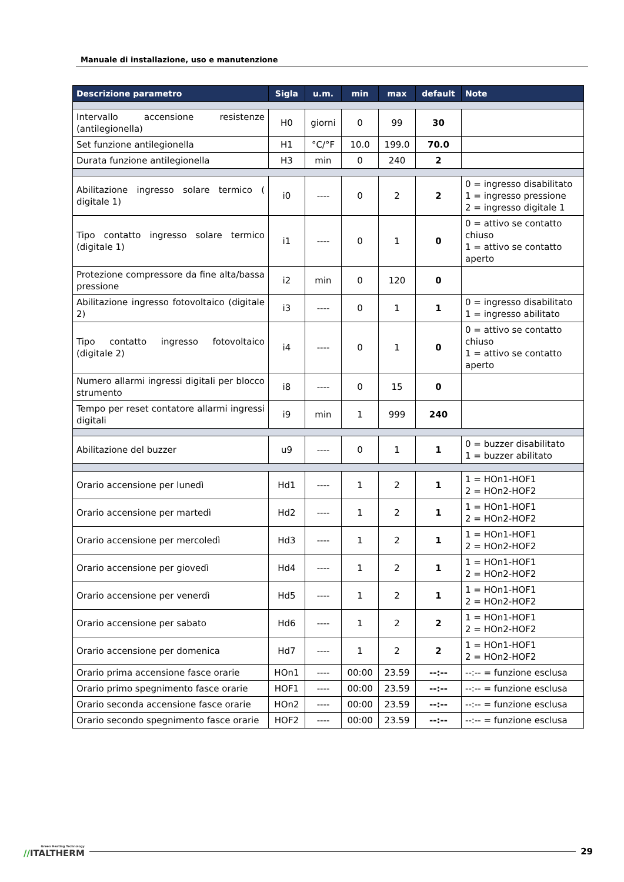Manuale di installazione, uso e manutenzione
| Descrizione parametro | Sigla | u.m. | min | max | default | Note |
| --- | --- | --- | --- | --- | --- | --- |
| Intervallo accensione resistenze (antilegionella) | H0 | giorni | 0 | 99 | 30 | |
| Set funzione antilegionella | H1 | °C/°F | 10.0 | 199.0 | 70.0 | |
| Durata funzione antilegionella | H3 | min | 0 | 240 | 2 | |
| Abilitazione ingresso solare termico ( digitale 1) | i0 | ---- | 0 | 2 | 2 | 0 = ingresso disabilitato 1 = ingresso pressione 2 = ingresso digitale 1 |
| Tipo contatto ingresso solare termico (digitale 1) | i1 | ---- | 0 | 1 | 0 | 0 = attivo se contatto chiuso 1 = attivo se contatto aperto |
| Protezione compressore da fine alta/bassa pressione | i2 | min | 0 | 120 | 0 | |
| Abilitazione ingresso fotovoltaico (digitale 2) | i3 | ---- | 0 | 1 | 1 | 0 = ingresso disabilitato 1 = ingresso abilitato |
| Tipo contatto ingresso fotovoltaico (digitale 2) | i4 | ---- | 0 | 1 | 0 | 0 = attivo se contatto chiuso 1 = attivo se contatto aperto |
| Numero allarmi ingressi digitali per blocco strumento | i8 | ---- | 0 | 15 | 0 | |
| Tempo per reset contatore allarmi ingressi digitali | i9 | min | 1 | 999 | 240 | |
| Abilitazione del buzzer | u9 | ---- | 0 | 1 | 1 | 0 = buzzer disabilitato 1 = buzzer abilitato |
| Orario accensione per lunedì | Hd1 | ---- | 1 | 2 | 1 | 1 = HOn1-HOF1 2 = HOn2-HOF2 |
| Orario accensione per martedì | Hd2 | ---- | 1 | 2 | 1 | 1 = HOn1-HOF1 2 = HOn2-HOF2 |
| Orario accensione per mercoledì | Hd3 | ---- | 1 | 2 | 1 | 1 = HOn1-HOF1 2 = HOn2-HOF2 |
| Orario accensione per giovedì | Hd4 | ---- | 1 | 2 | 1 | 1 = HOn1-HOF1 2 = HOn2-HOF2 |
| Orario accensione per venerdì | Hd5 | ---- | 1 | 2 | 1 | 1 = HOn1-HOF1 2 = HOn2-HOF2 |
| Orario accensione per sabato | Hd6 | ---- | 1 | 2 | 2 | 1 = HOn1-HOF1 2 = HOn2-HOF2 |
| Orario accensione per domenica | Hd7 | ---- | 1 | 2 | 2 | 1 = HOn1-HOF1 2 = HOn2-HOF2 |
| Orario prima accensione fasce orarie | HOn1 | ---- | 00:00 | 23.59 | --:-- | --:-- = funzione esclusa |
| Orario primo spegnimento fasce orarie | HOF1 | ---- | 00:00 | 23.59 | --:-- | --:-- = funzione esclusa |
| Orario seconda accensione fasce orarie | HOn2 | ---- | 00:00 | 23.59 | --:-- | --:-- = funzione esclusa |
| Orario secondo spegnimento fasce orarie | HOF2 | ---- | 00:00 | 23.59 | --:-- | --:-- = funzione esclusa |
Green Heating Technology
//ITALTHERM
29